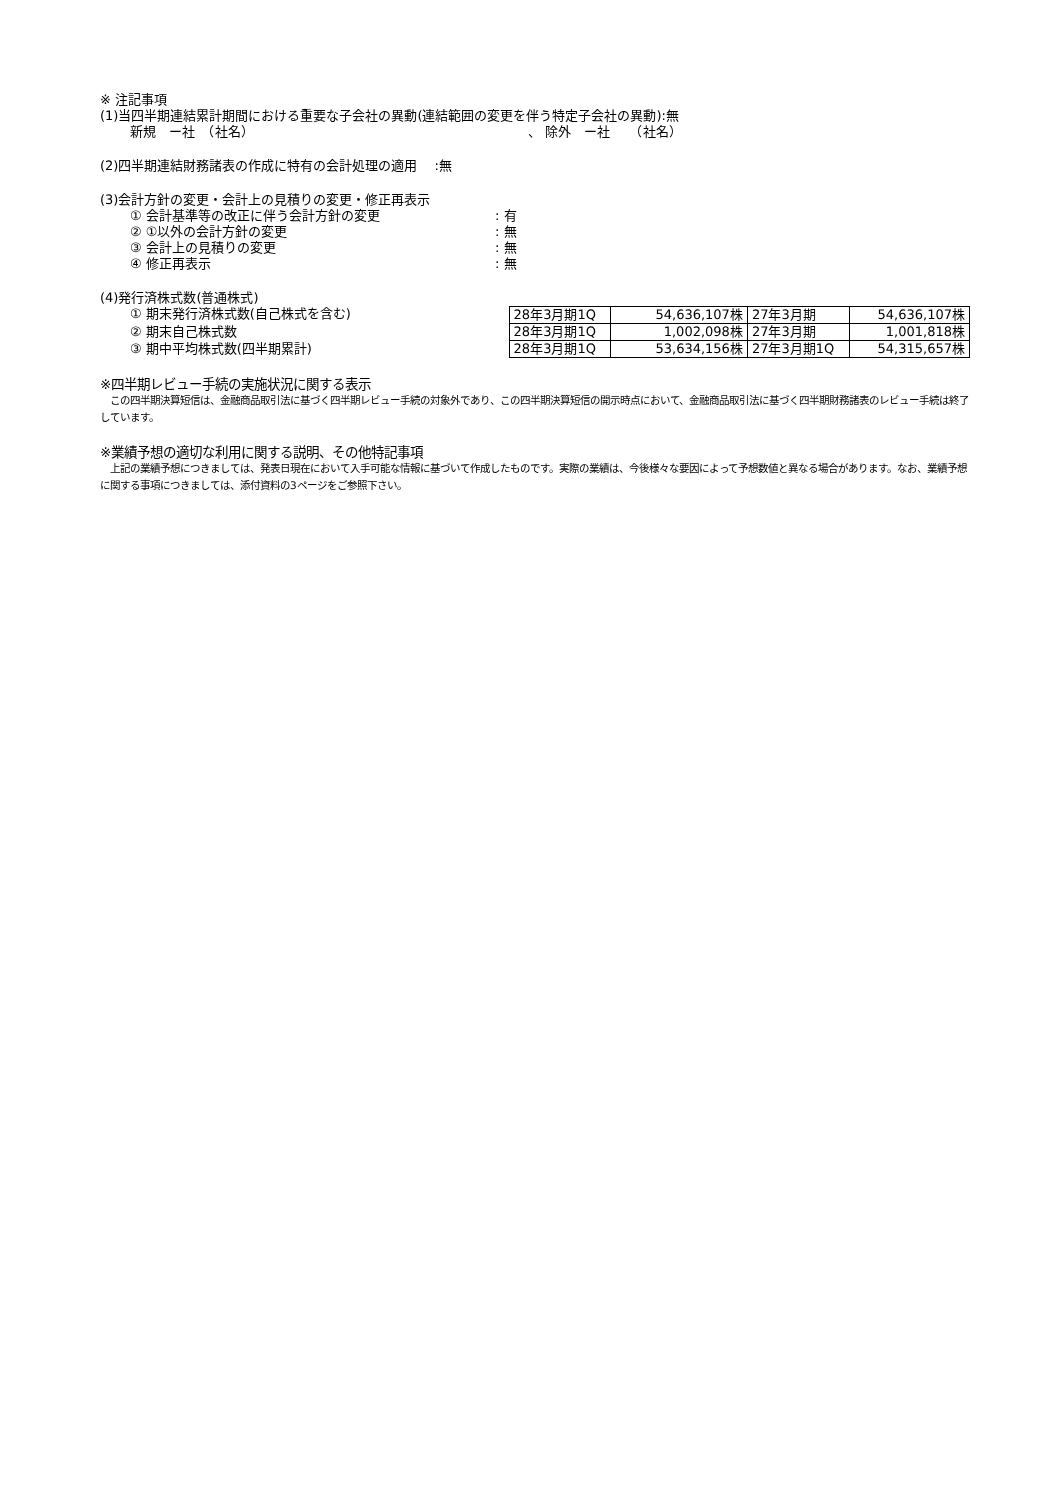※ 注記事項
(1)当四半期連結累計期間における重要な子会社の異動(連結範囲の変更を伴う特定子会社の異動):無
新規　ー社　（社名） 、 除外　ー社　　（社名）
(2)四半期連結財務諸表の作成に特有の会計処理の適用　 :無
(3)会計方針の変更・会計上の見積りの変更・修正再表示
① 会計基準等の改正に伴う会計方針の変更: 有
② ①以外の会計方針の変更: 無
③ 会計上の見積りの変更: 無
④ 修正再表示: 無
(4)発行済株式数(普通株式)
① 期末発行済株式数(自己株式を含む)
② 期末自己株式数
③ 期中平均株式数(四半期累計)
| 28年3月期1Q | 54,636,107株 | 27年3月期 | 54,636,107株 |
| 28年3月期1Q | 1,002,098株 | 27年3月期 | 1,001,818株 |
| 28年3月期1Q | 53,634,156株 | 27年3月期1Q | 54,315,657株 |
※四半期レビュー手続の実施状況に関する表示
　この四半期決算短信は、金融商品取引法に基づく四半期レビュー手続の対象外であり、この四半期決算短信の開示時点において、金融商品取引法に基づく四半期財務諸表のレビュー手続は終了しています。
※業績予想の適切な利用に関する説明、その他特記事項
　上記の業績予想につきましては、発表日現在において入手可能な情報に基づいて作成したものです。実際の業績は、今後様々な要因によって予想数値と異なる場合があります。なお、業績予想に関する事項につきましては、添付資料の3ページをご参照下さい。